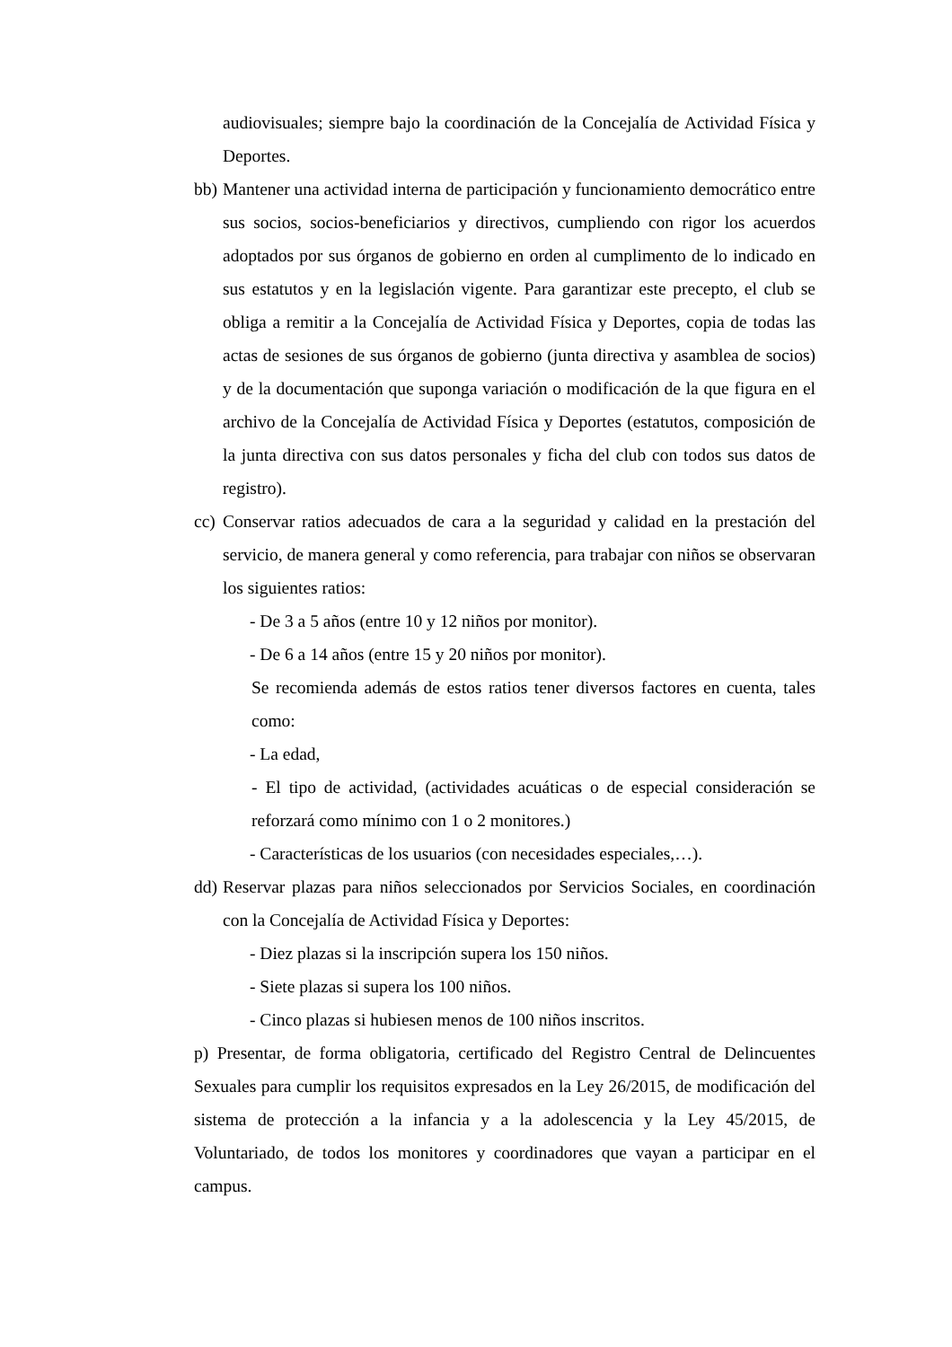audiovisuales; siempre bajo la coordinación de la Concejalía de Actividad Física y Deportes.
bb)
Mantener una actividad interna de participación y funcionamiento democrático entre sus socios, socios-beneficiarios y directivos, cumpliendo con rigor los acuerdos adoptados por sus órganos de gobierno en orden al cumplimento de lo indicado en sus estatutos y en la legislación vigente. Para garantizar este precepto, el club se obliga a remitir a la Concejalía de Actividad Física y Deportes, copia de todas las actas de sesiones de sus órganos de gobierno (junta directiva y asamblea de socios) y de la documentación que suponga variación o modificación de la que figura en el archivo de la Concejalía de Actividad Física y Deportes (estatutos, composición de la junta directiva con sus datos personales y ficha del club con todos sus datos de registro).
cc)
Conservar ratios adecuados de cara a la seguridad y calidad en la prestación del servicio, de manera general y como referencia, para trabajar con niños se observaran los siguientes ratios:
- De 3 a 5 años (entre 10 y 12 niños por monitor).
- De 6 a 14 años (entre 15 y 20 niños por monitor).
Se recomienda además de estos ratios tener diversos factores en cuenta, tales como:
- La edad,
- El tipo de actividad, (actividades acuáticas o de especial consideración se reforzará como mínimo con 1 o 2 monitores.)
- Características de los usuarios (con necesidades especiales,…).
dd)
Reservar plazas para niños seleccionados por Servicios Sociales, en coordinación con la Concejalía de Actividad Física y Deportes:
- Diez plazas si la inscripción supera los 150 niños.
- Siete plazas si supera los 100 niños.
- Cinco plazas si hubiesen menos de 100 niños inscritos.
p) Presentar, de forma obligatoria, certificado del Registro Central de Delincuentes Sexuales para cumplir los requisitos expresados en la Ley 26/2015, de modificación del sistema de protección a la infancia y a la adolescencia y la Ley 45/2015, de Voluntariado, de todos los monitores y coordinadores que vayan a participar en el campus.